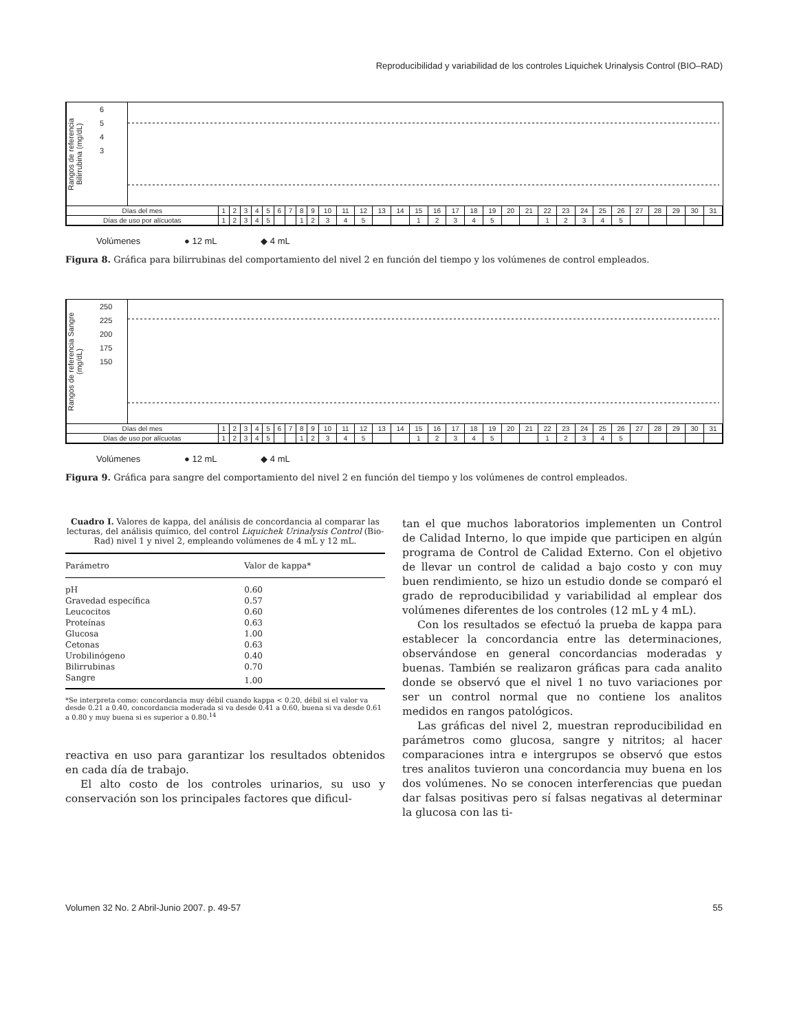Reproducibilidad y variabilidad de los controles Liquichek Urinalysis Control (BIO–RAD)
Rangos de referencia Bilirrubina (mg/dL)
6
5
4
3
| Días del mes | 1 | 2 | 3 | 4 | 5 | 6 | 7 | 8 | 9 | 10 | 11 | 12 | 13 | 14 | 15 | 16 | 17 | 18 | 19 | 20 | 21 | 22 | 23 | 24 | 25 | 26 | 27 | 28 | 29 | 30 | 31 |
| Días de uso por alícuotas | 1 | 2 | 3 | 4 | 5 | | | 1 | 2 | 3 | 4 | 5 | | | 1 | 2 | 3 | 4 | 5 | | | 1 | 2 | 3 | 4 | 5 | | | | | |
Volúmenes ● 12 mL ◆ 4 mL
Figura 8. Gráfica para bilirrubinas del comportamiento del nivel 2 en función del tiempo y los volúmenes de control empleados.
Rangos de referencia Sangre (mg/dL)
250
225
200
175
150
| Días del mes | 1 | 2 | 3 | 4 | 5 | 6 | 7 | 8 | 9 | 10 | 11 | 12 | 13 | 14 | 15 | 16 | 17 | 18 | 19 | 20 | 21 | 22 | 23 | 24 | 25 | 26 | 27 | 28 | 29 | 30 | 31 |
| Días de uso por alícuotas | 1 | 2 | 3 | 4 | 5 | | | 1 | 2 | 3 | 4 | 5 | | | 1 | 2 | 3 | 4 | 5 | | | 1 | 2 | 3 | 4 | 5 | | | | | |
Volúmenes ● 12 mL ◆ 4 mL
Figura 9. Gráfica para sangre del comportamiento del nivel 2 en función del tiempo y los volúmenes de control empleados.
Cuadro I. Valores de kappa, del análisis de concordancia al comparar las lecturas, del análisis químico, del control Liquichek Urinalysis Control (Bio-Rad) nivel 1 y nivel 2, empleando volúmenes de 4 mL y 12 mL.
| Parámetro | Valor de kappa* |
| --- | --- |
| pH | 0.60 |
| Gravedad específica | 0.57 |
| Leucocitos | 0.60 |
| Proteínas | 0.63 |
| Glucosa | 1.00 |
| Cetonas | 0.63 |
| Urobilinógeno | 0.40 |
| Bilirrubinas | 0.70 |
| Sangre | 1.00 |
*Se interpreta como: concordancia muy débil cuando kappa < 0.20, débil si el valor va desde 0.21 a 0.40, concordancia moderada si va desde 0.41 a 0.60, buena si va desde 0.61 a 0.80 y muy buena si es superior a 0.80.<sup>14</sup>
reactiva en uso para garantizar los resultados obtenidos en cada día de trabajo.
El alto costo de los controles urinarios, su uso y conservación son los principales factores que dificul-
tan el que muchos laboratorios implementen un Control de Calidad Interno, lo que impide que participen en algún programa de Control de Calidad Externo. Con el objetivo de llevar un control de calidad a bajo costo y con muy buen rendimiento, se hizo un estudio donde se comparó el grado de reproducibilidad y variabilidad al emplear dos volúmenes diferentes de los controles (12 mL y 4 mL).
Con los resultados se efectuó la prueba de kappa para establecer la concordancia entre las determinaciones, observándose en general concordancias moderadas y buenas. También se realizaron gráficas para cada analito donde se observó que el nivel 1 no tuvo variaciones por ser un control normal que no contiene los analitos medidos en rangos patológicos.
Las gráficas del nivel 2, muestran reproducibilidad en parámetros como glucosa, sangre y nitritos; al hacer comparaciones intra e intergrupos se observó que estos tres analitos tuvieron una concordancia muy buena en los dos volúmenes. No se conocen interferencias que puedan dar falsas positivas pero sí falsas negativas al determinar la glucosa con las ti-
Volumen 32 No. 2 Abril-Junio 2007. p. 49-57 55